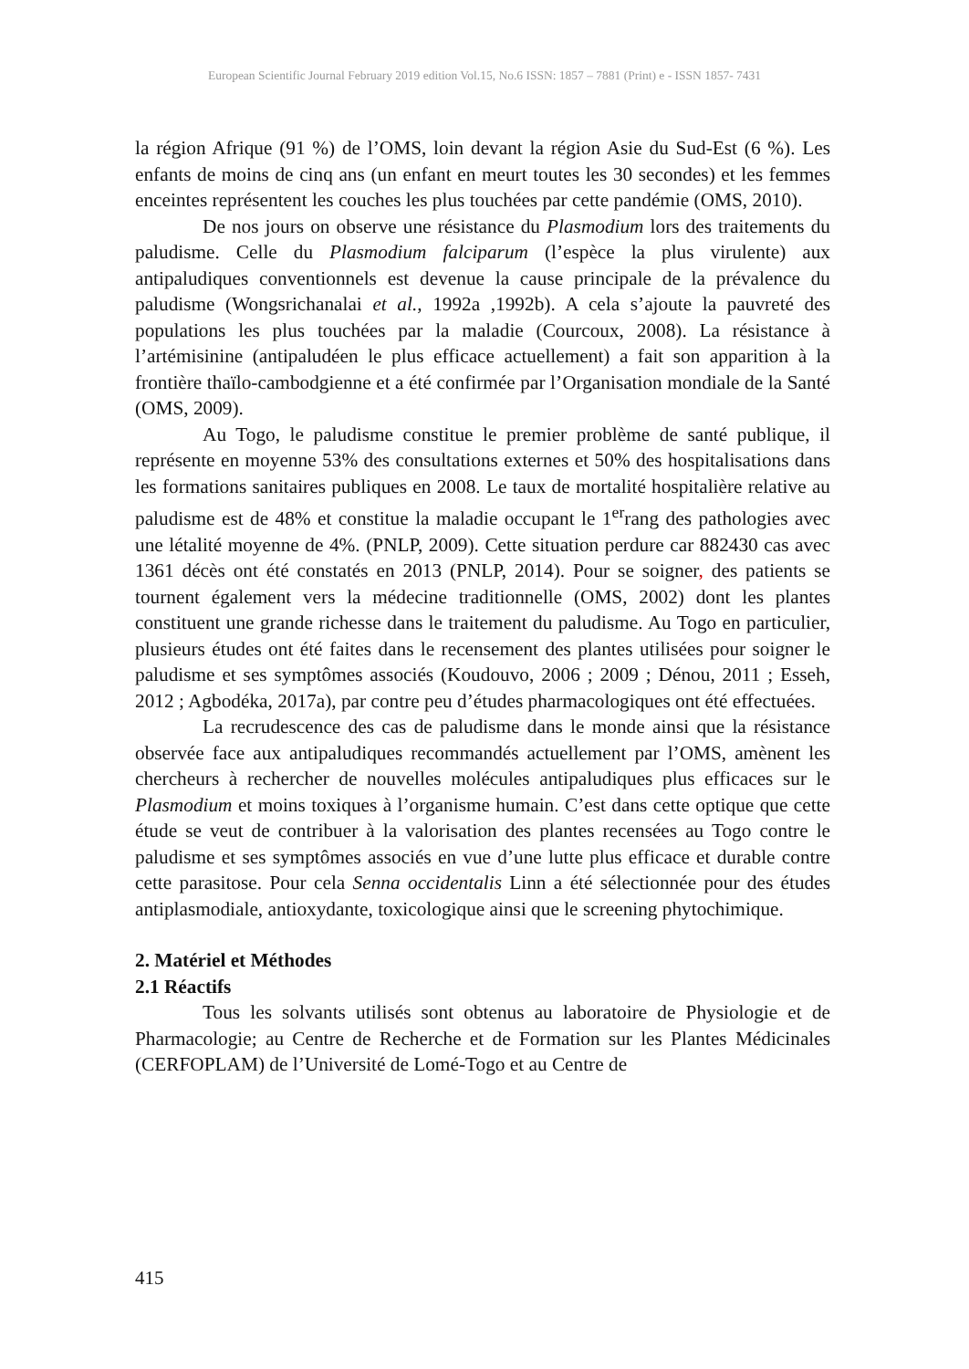European Scientific Journal February 2019 edition Vol.15, No.6 ISSN: 1857 – 7881 (Print) e - ISSN 1857- 7431
la région Afrique (91 %) de l’OMS, loin devant la région Asie du Sud-Est (6 %). Les enfants de moins de cinq ans (un enfant en meurt toutes les 30 secondes) et les femmes enceintes représentent les couches les plus touchées par cette pandémie (OMS, 2010).
De nos jours on observe une résistance du Plasmodium lors des traitements du paludisme. Celle du Plasmodium falciparum (l’espèce la plus virulente) aux antipaludiques conventionnels est devenue la cause principale de la prévalence du paludisme (Wongsrichanalai et al., 1992a ,1992b). A cela s’ajoute la pauvreté des populations les plus touchées par la maladie (Courcoux, 2008). La résistance à l’artémisinine (antipaludéen le plus efficace actuellement) a fait son apparition à la frontière thaïlo-cambodgienne et a été confirmée par l’Organisation mondiale de la Santé (OMS, 2009).
Au Togo, le paludisme constitue le premier problème de santé publique, il représente en moyenne 53% des consultations externes et 50% des hospitalisations dans les formations sanitaires publiques en 2008. Le taux de mortalité hospitalière relative au paludisme est de 48% et constitue la maladie occupant le 1<sup>er</sup>rang des pathologies avec une létalité moyenne de 4%. (PNLP, 2009). Cette situation perdure car 882430 cas avec 1361 décès ont été constatés en 2013 (PNLP, 2014). Pour se soigner, des patients se tournent également vers la médecine traditionnelle (OMS, 2002) dont les plantes constituent une grande richesse dans le traitement du paludisme. Au Togo en particulier, plusieurs études ont été faites dans le recensement des plantes utilisées pour soigner le paludisme et ses symptômes associés (Koudouvo, 2006 ; 2009 ; Dénou, 2011 ; Esseh, 2012 ; Agbodéka, 2017a), par contre peu d’études pharmacologiques ont été effectuées.
La recrudescence des cas de paludisme dans le monde ainsi que la résistance observée face aux antipaludiques recommandés actuellement par l’OMS, amènent les chercheurs à rechercher de nouvelles molécules antipaludiques plus efficaces sur le Plasmodium et moins toxiques à l’organisme humain. C’est dans cette optique que cette étude se veut de contribuer à la valorisation des plantes recensées au Togo contre le paludisme et ses symptômes associés en vue d’une lutte plus efficace et durable contre cette parasitose. Pour cela Senna occidentalis Linn a été sélectionnée pour des études antiplasmodiale, antioxydante, toxicologique ainsi que le screening phytochimique.
2. Matériel et Méthodes
2.1 Réactifs
Tous les solvants utilisés sont obtenus au laboratoire de Physiologie et de Pharmacologie; au Centre de Recherche et de Formation sur les Plantes Médicinales (CERFOPLAM) de l’Université de Lomé-Togo et au Centre de
415